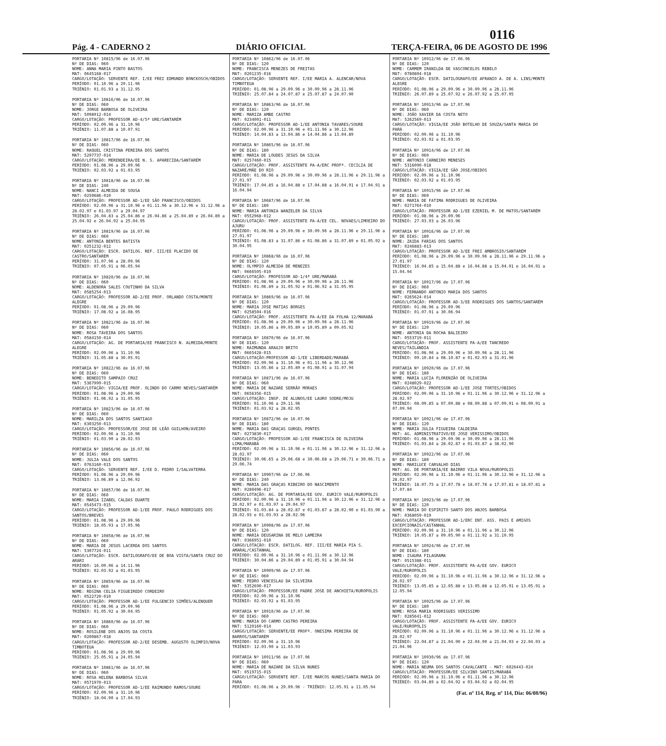0116
Pág. 4 - CADERNO 2 DIÁRIO OFICIAL TERÇA-FEIRA, 06 DE AGOSTO DE 1996
PORTARIA Nº 10815/96 de 16.07.96
Nº DE DIAS: 060
NOME: ANNA MARIA PINTO BASTOS
MAT: 0645168-017
CARGO/LOTAÇÃO: SERVENTE REF. I/EE FREI EDMUNDO BONCKOSCH/OBIDOS
PERÍODO: 01.10.96 a 29.11.96
TRIÊNIO: 01.01.93 a 31.12.95
PORTARIA Nº 10816/96 de 16.07.96
Nº DE DIAS: 060
NOME: JORGE BARBOSA DE OLIVEIRA
MAT: 5098912-014
CARGO/LOTAÇÃO: PROFESSOR AD-4/5ª URE/SANTARÉM
PERÍODO: 02.09.96 a 31.10.96
TRIÊNIO: 11.07.88 a 10.07.91
PORTARIA Nº 10817/96 de 16.07.96
Nº DE DIAS: 060
NOME: RAQUEL CRISTINA PEREIRA DOS SANTOS
MAT: 5297737-014
CARGO/LOTAÇÃO: MERENDEIRA/EE N. S. APARECIDA/SANTARÉM
PERÍODO: 01.08.96 a 29.09.96
TRIÊNIO: 02.03.92 a 01.03.95
PORTARIA Nº 10818/96 de 16.07.96
Nº DE DIAS: 240
NOME: NANCI ALMEIDA DE SOUSA
MAT: 0250686-010
CARGO/LOTAÇÃO: PROFESSOR AD-1/EE SÃO FRANCISCO/OBIDOS
PERÍODO: 02.09.96 a 31.10.96 e 01.11.96 a 30.12.96 e 31.12.96 a 28.02.97 e 01.03.97 a 29.04.97
TRIÊNIO: 26.04.83 a 25.04.86 e 26.04.86 a 25.04.89 e 26.04.89 a 25.04.92 e 26.04.92 a 25.04.95
PORTARIA Nº 10819/96 de 16.07.96
Nº DE DIAS: 060
NOME: ANTONIA BENTES BATISTA
MAT: 0251232-012
CARGO/LOTAÇÃO: ESCR. DATILOG. REF. III/EE PLACIDO DE CASTRO/SANTARÉM
PERÍODO: 31.07.96 a 28.09.96
TRIÊNIO: 07.05.91 a 06.05.94
PORTARIA Nº 10820/96 de 16.07.96
Nº DE DIAS: 060
NOME: ALDENORA SALES COUTINHO DA SILVA
MAT: 0585254-013
CARGO/LOTAÇÃO: PROFESSOR AD-2/EE PROF. ORLANDO COSTA/MONTE ALEGRE
PERÍODO: 01.08.96 a 29.09.96
TRIÊNIO: 17.08.92 a 16.08.95
PORTARIA Nº 10821/96 de 16.07.96
Nº DE DIAS: 060
NOME: ROSA TAVEIRA DOS SANTOS
MAT: 0584150-014
CARGO/LOTAÇÃO: AG. DE PORTARIA/EE FRANCISCO N. ALMEIDA/MONTE ALEGRE
PERÍODO: 02.09.96 a 31.10.96
TRIÊNIO: 31.05.88 a 30.05.91
PORTARIA Nº 10822/96 de 16.07.96
Nº DE DIAS: 060
NOME: BENEDITO SAMPAIO CRUZ
MAT: 5367999-015
CARGO/LOTAÇÃO: VIGIA/EE PROF. OLINDO DO CARMO NEVES/SANTARÉM
PERÍODO: 01.08.96 a 29.09.96
TRIÊNIO: 01.06.92 a 31.05.95
PORTARIA Nº 10823/96 de 16.07.96
Nº DE DIAS: 060
NOME: MARILZA DOS SANTOS SANTIAGO
MAT: 6303250-013
CARGO/LOTAÇÃO: PROFESSOR/EE JOSE DE LEÃO GUILHON/AVEIRO
PERÍODO: 02.09.96 a 31.10.96
TRIÊNIO: 01.03.90 a 28.02.93
PORTARIA Nº 10856/96 de 16.07.96
Nº DE DIAS: 060
NOME: JULIA VALE DOS SANTOS
MAT: 0763160-015
CARGO/LOTAÇÃO: SERVENTE REF. I/EE D. PEDRO I/SALVATERRA
PERÍODO: 01.08.96 a 29.09.96
TRIÊNIO: 13.06.89 a 12.06.92
PORTARIA Nº 10857/96 de 16.07.96
Nº DE DIAS: 060
NOME: MARIA IZABEL CALDAS DUARTE
MAT: 0545473-015
CARGO/LOTAÇÃO: PROFESSOR AD-1/EE PROF. PAULO RODRIGUES DOS SANTOS/BREVES
PERÍODO: 01.08.96 a 29.09.96
TRIÊNIO: 18.05.93 a 17.05.96
PORTARIA Nº 10858/96 de 16.07.96
Nº DE DIAS: 060
NOME: MARIA DE JESUS LACERDA DOS SANTOS
MAT: 5307724-011
CARGO/LOTAÇÃO: ESCR. DATILOGRAFO/EE DE BOA VISTA/SANTA CRUZ DO ARARI
PERÍODO: 16.09.96 a 14.11.96
TRIÊNIO: 02.03.92 a 01.03.95
PORTARIA Nº 10859/96 de 16.07.96
Nº DE DIAS: 060
NOME: REGINA CELIA FIGUEIREDO CORDEIRO
MAT: 0522720-010
CARGO/LOTAÇÃO: PROFESSOR AD-1/EE FULGENCIO SIMÕES/ALENQUER
PERÍODO: 01.08.96 a 29.09.96
TRIÊNIO: 01.05.92 a 30.04.95
PORTARIA Nº 10860/96 de 16.07.96
Nº DE DIAS: 060
NOME: ROSILENE DOS ANJOS DA COSTA
MAT: 0200867-018
CARGO/LOTAÇÃO: PROFESSOR AD-2/EE DESEMB. AUGUSTO OLIMPIO/NOVA TIMBOTEUA
PERÍODO: 01.08.96 a 29.09.96
TRIÊNIO: 25.05.91 a 24.05.94
PORTARIA Nº 10861/96 de 16.07.96
Nº DE DIAS: 060
NOME: ROSA HELENA BARBOSA SILVA
MAT: 0571970-013
CARGO/LOTAÇÃO: PROFESSOR AD-1/EE RAIMUNDO RAMOS/SOURE
PERÍODO: 02.09.96 a 31.10.96
TRIÊNIO: 18.04.90 a 17.04.93
PORTARIA Nº 10862/96 de 16.07.96
Nº DE DIAS: 120
NOME: FRANCISCA MENEZES DE FREITAS
MAT: 0201235-016
CARGO/LOTAÇÃO: SERVENTE REF. I/EE MARIA A. ALENCAR/NOVA TIMBOTEUA
PERÍODO: 01.08.96 a 29.09.96 e 30.09.96 a 28.11.96
TRIÊNIO: 25.07.84 a 24.07.87 e 25.07.87 a 24.07.90
PORTARIA Nº 10863/96 de 16.07.96
Nº DE DIAS: 120
NOME: MARIZA AMBE CASTRO
MAT: 0234001-011
CARGO/LOTAÇÃO: PROFESSOR AD-1/EE ANTONIA TAVARES/SOURE
PERÍODO: 02.09.96 a 31.10.96 e 01.11.96 a 30.12.96
TRIÊNIO: 14.04.83 a 13.04.86 e 14.04.86 a 13.04.89
PORTARIA Nº 10865/96 de 16.07.96
Nº DE DIAS: 180
NOME: MARIA DE LOUDES JESUS DA SILVA
MAT: 0257460-015
CARGO/LOTAÇÃO: PROF. ASSISTENTE PA-A/ERC PROFª. CECILIA DE NAZARÉ/MÃE DO RIO
PERÍODO: 01.08.96 a 29.09.96 e 30.09.96 a 28.11.96 e 29.11.96 a 27.01.97
TRIÊNIO: 17.04.85 a 16.04.88 e 17.04.88 a 16.04.91 e 17.04.91 a 16.04.94
PORTARIA Nº 10687/96 de 16.07.96
Nº DE DIAS: 180
NOME: MARIA ANTONIA WANZELER DA SILVA
MAT: 0552968-012
CARGO/LOTAÇÃO: PROF. ASSISTENTE PA-A/EE CEL. NOVAES/LIMOEIRO DO AJURU
PERÍODO: 01.08.96 a 29.09.96 e 30.09.96 a 28.11.96 e 29.11.96 a 27.01.97
TRIÊNIO: 01.08.83 a 31.07.86 e 01.08.86 a 31.07.89 e 01.05.92 a 30.04.95
PORTARIA Nº 10868/96 de 16.07.96
Nº DE DIAS: 120
NOME: OLYMPIO ALMEIDA DE MENEZES
MAT: 0666505-010
CARGO/LOTAÇÃO: PROFESSOR AD-1/4ª URE/MARABÁ
PERÍODO: 01.08.96 a 29.09.96 e 30.09.96 a 28.11.96
TRIÊNIO: 01.06.89 a 31.05.92 e 01.06.92 a 31.05.95
PORTARIA Nº 10869/96 de 16.07.96
Nº DE DIAS: 120
NOME: MARIA JOSE MATIAS BORGES
MAT: 0258504-016
CARGO/LOTAÇÃO: PROF. ASSISTENTE PA-A/EE DA FOLHA 12/MARABÁ
PERÍODO: 01.08.96 a 29.09.96 e 30.09.96 a 28.11.96
TRIÊNIO: 10.05.86 a 09.05.89 e 10.05.89 a 09.05.92
PORTARIA Nº 10870/96 de 16.07.96
Nº DE DIAS: 120
NOME: RAIMUNDA ARAUJO BRITO
MAT: 0665428-015
CARGO/LOTAÇÃO:PROFESSOR AD-1/EE LIBERDADE/MARABÁ
PERÍODO: 02.09.96 a 31.10.96 e 01.11.96 a 30.12.96
TRIÊNIO: 13.05.86 a 12.05.89 e 01.08.91 a 31.07.94
PORTARIA Nº 10871/96 de 16.07.96
Nº DE DIAS: 060
NOME: MARIA DE NAZARE SERRÃO MORAES
MAT: 0656356-015
CARGO/LOTAÇÃO: INSP. DE ALUNOS/EE LAURO SODRE/MOJU
PERÍODO: 01.10.96 a 29.11.96
TRIÊNIO: 01.03.92 a 28.02.95
PORTARIA Nº 10872/96 de 16.07.96
Nº DE DIAS: 180
NOME: MARIA DAS GRAÇAS GURGEL PONTES
MAT: 0273830-017
CARGO/LOTAÇÃO: PROFESSOR AD-1/EE FRANCISCA DE OLIVEIRA LIMA/MARABÁ
PERÍODO: 02.09.96 a 31.10.96 e 01.11.96 a 30.12.96 e 31.12.96 a 28.02.97
TRIÊNIO: 30.06.65 a 29.06.68 e 30.06.68 a 29.06.71 e 30.06.71 a 29.06.74
PORTARIA Nº 10907/96 de 17.06.96
Nº DE DIAS: 240
NOME: MARIA DAS GRAÇAS RIBEIRO DO NASCIMENTO
MAT: 0280496-017
CARGO/LOTAÇÃO: AG. DE PORTARIA/EE GOV. EURICO VALE/RUROPOLIS
PERÍODO: 02.09.96 a 31.10.96 e 01.11.96 a 30.12.96 e 31.12.96 a 28.02.97 e 01.03.97 a 29.04.97
TRIÊNIO: 01.03.84 a 28.02.87 e 01.03.87 a 28.02.90 e 01.03.90 a 28.02.93 e 01.03.93 a 28.02.96
PORTARIA Nº 10908/96 de 17.07.96
Nº DE DIAS: 120
NOME: MARIA DEUSARINA DE MELO LAMEIRA
MAT: 0366951-010
CARGO/LOTAÇÃO: ESCR. DATILOG. REF. III/EE MARIA PIA S. AMARAL/CASTANHAL
PERÍODO: 02.09.96 a 31.10.96 e 01.11.96 a 30.12.96
TRIÊNIO: 30.04.86 a 29.04.89 e 01.05.91 a 30.04.94
PORTARIA Nº 10909/96 de 17.07.96
Nº DE DIAS: 060
NOME: PEDRO VENCESLAU DA SILVEIRA
MAT: 5352690-017
CARGO/LOTAÇÃO: PROFESSOR/EE PADRE JOSE DE ANCHIETA/RUROPOLIS
PERÍODO: 02.09.96 a 31.10.96
TRIÊNIO: 02.03.92 a 01.03.95
PORTARIA Nº 10910/96 de 17.07.96
Nº DE DIAS: 060
NOME: MARIA DO CARMO CASTRO PEREIRA
MAT: 5120160-014
CARGO/LOTAÇÃO: SERVENTE/EE PROFª. ONESIMA PEREIRA DE BARROS/SANTARÉM
PERÍODO: 02.09.96 a 31.10.96
TRIÊNIO: 12.03.90 a 11.03.93
PORTARIA Nº 10911/96 de 17.07.96
Nº DE DIAS: 060
NOME: MARIA DE NAZARE DA SILVA NUNES
MAT: 0519715-015
CARGO/LOTAÇÃO: SERVENTE REF. I/EE MARCOS NUNES/SANTA MARIA DO PARA
PERÍODO: 01.08.96 a 29.09.96 - TRIÊNIO: 12.05.91 a 11.05.94
PORTARIA Nº 10912/96 de 17.06.96
Nº DE DIAS: 120
NOME: CARMEM IRANILDA DE VASCONCELOS REBELO
MAT: 0780804-018
CARGO/LOTAÇÃO: ESCR. DATILOGRAFO/EE AFRANIO A. DE A. LINS/MONTE ALEGRE
PERÍODO: 01.08.96 a 29.09.96 e 30.09.96 a 28.11.96
TRIÊNIO: 26.07.89 a 25.07.92 e 26.07.92 a 25.07.95
PORTARIA Nº 10913/96 de 17.07.96
Nº DE DIAS: 060
NOME: JOÃO XAVIER DA COSTA NETO
MAT: 5262569-013
CARGO/LOTAÇÃO: VIGIA/EE JOÃO BOTELHO DE SOUZA/SANTA MARIA DO PARÁ
PERÍODO: 02.09.96 a 31.10.96
TRIÊNIO: 02.03.92 a 01.03.95
PORTARIA Nº 10914/96 de 17.07.96
Nº DE DIAS: 060
NOME: ANTONIO CARNEIRO MENESES
MAT: 5316090-018
CARGO/LOTAÇÃO: VIGIA/EE SÃO JOSE/OBIDOS
PERÍODO: 02.09.96 a 31.10.96
TRIÊNIO: 02.03.92 a 01.03.95
PORTARIA Nº 10915/96 de 17.07.96
Nº DE DIAS: 060
NOME: MARIA DE FATIMA RODRIGUES DE OLIVEIRA
MAT: 0271764-010
CARGO/LOTAÇÃO: PROFESSOR AD-1/EE EZERIEL M. DE MATOS/SANTARÉM
PERÍODO: 01.08.96 a 29.09.96
TRIÊNIO: 27.03.93 a 26.03.96
PORTARIA Nº 10916/96 de 17.07.96
Nº DE DIAS: 180
NOME: ZAIDA FARIAS DOS SANTOS
MAT: 0246883-013
CARGO/LOTAÇÃO: PROFESSOR AD-3/EE FREI AMBROSIO/SANTARÉM
PERÍODO: 01.08.96 a 29.09.96 e 30.09.96 a 28.11.96 e 29.11.96 a 27.01.97
TRIÊNIO: 16.04.85 a 15.04.88 e 16.04.88 a 15.04.91 e 16.04.91 a 15.04.94
PORTARIA Nº 10917/96 de 17.07.96
Nº DE DIAS: 060
NOME: FERNANDO ANTONIO MARIA DOS SANTOS
MAT: 0265624-014
CARGO/LOTAÇÃO: PROFESSOR AD-3/EE RODRIGUES DOS SANTOS/SANTARÉM
PERÍODO: 01.08.96 a 29.09.96
TRIÊNIO: 01.07.91 a 30.06.94
PORTARIA Nº 10919/96 de 17.07.96
Nº DE DIAS: 120
NOME: ANTONIA DA ROCHA BALIEIRO
MAT: 0553719-011
CARGO/LOTAÇÃO: PROF. ASSISTENTE PA-A/EE TANCREDO NEVES/TAILANDIA
PERÍODO: 01.08.96 a 29.09.96 e 30.09.96 a 28.11.96
TRIÊNIO: 09.10.84 a 08.10.87 e 01.02.93 a 31.01.96
PORTARIA Nº 10920/96 de 17.07.96
Nº DE DIAS: 180
NOME: MARIA LUCIA FLORENZÃO DE OLIVEIRA
MAT: 0248029-022
CARGO/LOTAÇÃO: PROFESSOR AD-1/EE JOSE TORTES/OBIDOS
PERÍODO: 02.09.96 a 31.10.96 e 01.11.96 a 30.12.96 e 31.12.96 a 28.02.97
TRIÊNIO: 08.09.85 a 07.09.88 e 08.09.88 a 07.09.91 e 08.09.91 a 07.09.94
PORTARIA Nº 10921/96 de 17.07.96
Nº DE DIAS: 120
NOME: MARIA JULIA FIGUEIRA CALDEIRA
MAT: AG. ADMINISTRATIVO/EE JOSE VERISSIMO/OBIDOS
PERÍODO: 01.08.96 a 29.09.96 e 30.09.96 a 28.11.96
TRIÊNIO: 01.03.84 a 28.02.87 e 01.03.87 a 38.02.90
PORTARIA Nº 10922/96 de 17.07.96
Nº DE DIAS: 180
NOME: MARILUCE CARVALHO DIAS
MAT: AG. DE PORTARIA/EE BAIRRO VILA NOVA/RUROPOLIS
PERÍODO: 02.09.96 a 31.10.96 e 01.11.96 a 30.12.96 e 31.12.96 a 28.02.97
TRIÊNIO: 18.07.75 a 17.07.78 e 18.07.78 a 17.07.81 e 18.07.81 a 17.07.84
PORTARIA Nº 10923/96 de 17.07.96
Nº DE DIAS: 120
NOME: MARIA DO ESPIRITO SANTO DOS ANJOS BARBOSA
MAT: 0368059-019
CARGO/LOTAÇÃO: PROFESSOR AD-1/ERC ENT. ASS. PAIS E AMIGOS EXCEPCIONAIS/CASTANHAL
PERÍODO: 02.09.96 a 31.10.96 e 01.11.96 a 30.12.96
TRIÊNIO: 10.05.87 a 09.05.90 e 01.11.92 a 31.10.95
PORTARIA Nº 10924/96 de 17.07.96
Nº DE DIAS: 180
NOME: ISAURA FILAGRAMA
MAT: 0515388-011
CARGO/LOTAÇÃO: PROF. ASSISTENTE PA-A/EE GOV. EURICO VALE/RUROPOLIS
PERÍODO: 02.09.96 a 31.10.96 e 01.11.96 a 30.12.96 e 31.12.96 a 28.02.97
TRIÊNIO: 13.05.85 a 12.05.88 e 13.05.88 a 12.05.91 e 13.05.91 a 12.05.94
PORTARIA Nº 10925/96 de 17.07.96
Nº DE DIAS: 180
NOME: ROSA MARIA RODRIGUES VERISSIMO
MAT: 0285641-012
CARGO/LOTAÇÃO: PROF. ASSISTENTE PA-A/EE GOV. EURICO VALE/RUROPOLIS
PERÍODO: 02.09.96 a 31.10.96 e 01.11.96 a 30.12.96 e 31.12.96 a 28.02.97
TRIÊNIO: 22.04.87 a 21.04.90 e 22.04.90 a 21.04.93 e 22.04.93 a 21.04.96
PORTARIA Nº 10930/96 de 17.07.96
Nº DE DIAS: 120
NOME: MARIA NEUMA DOS SANTOS CAVALCANTE - MAT: 6026443-024
CARGO/LOTAÇÃO: PROFESSOR/EE SILVINO SANTIS/MARABÁ
PERÍODO: 02.09.96 a 31.10.96 e 01.11.96 a 30.12.96
TRIÊNIO: 03.04.89 a 02.04.92 e 03.04.92 a 02.04.95
(Fat. nº 114, Reg. nº 114, Dia: 06/08/96)